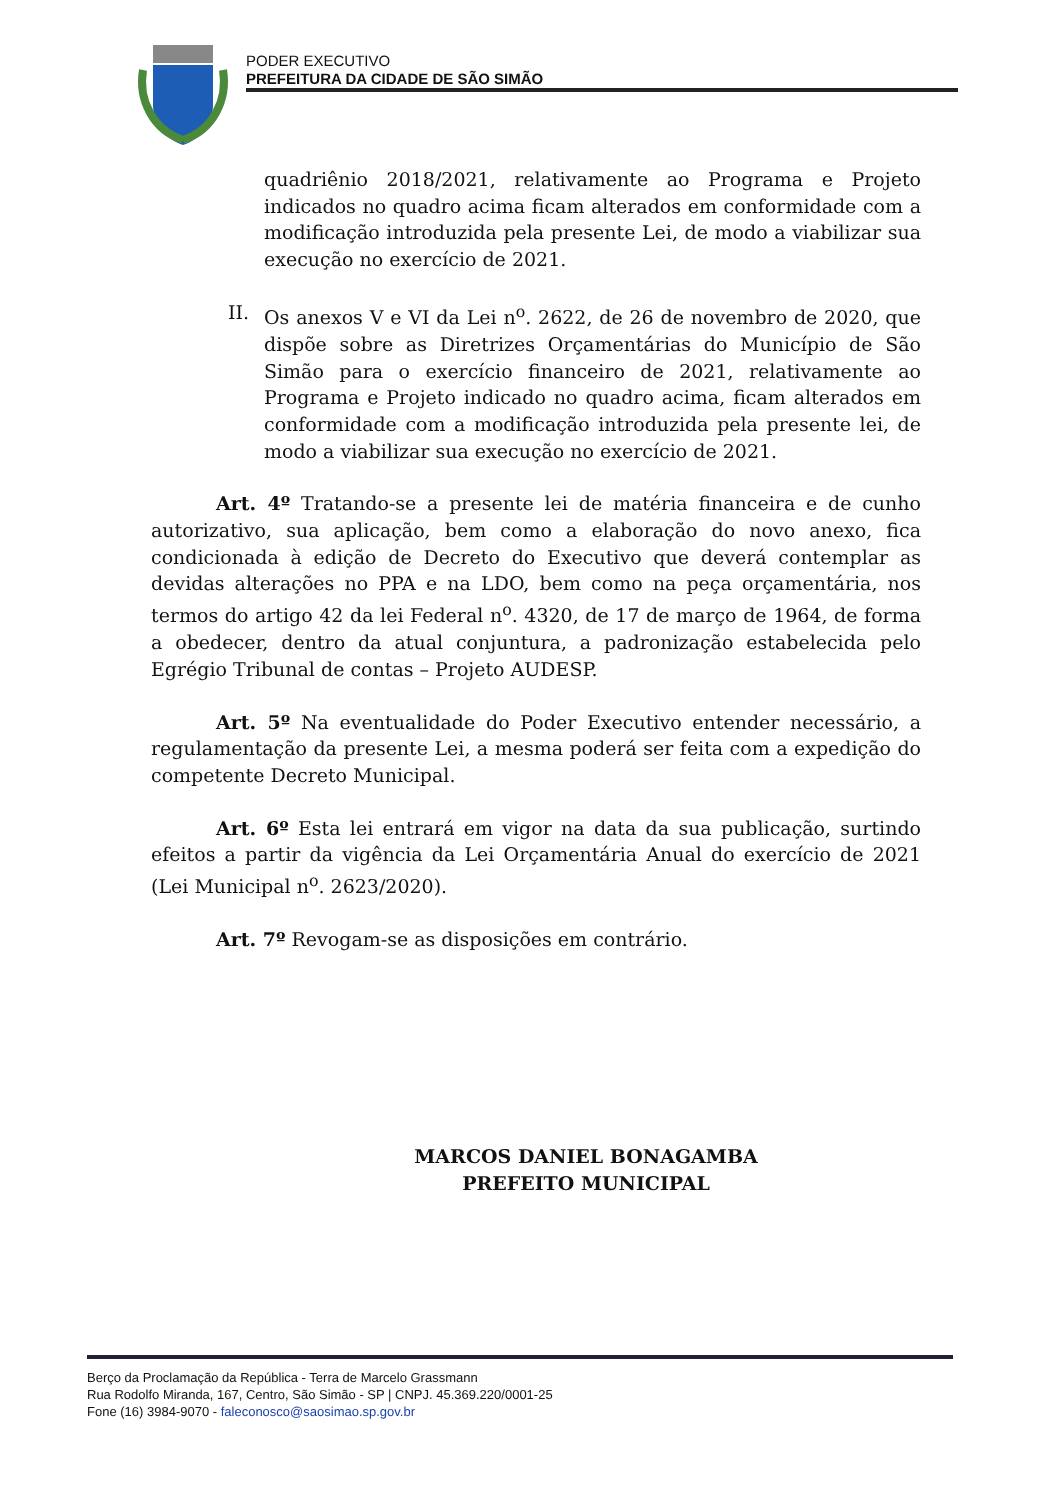PODER EXECUTIVO
PREFEITURA DA CIDADE DE SÃO SIMÃO
quadriênio 2018/2021, relativamente ao Programa e Projeto indicados no quadro acima ficam alterados em conformidade com a modificação introduzida pela presente Lei, de modo a viabilizar sua execução no exercício de 2021.
II. Os anexos V e VI da Lei n<sup>o</sup>. 2622, de 26 de novembro de 2020, que dispõe sobre as Diretrizes Orçamentárias do Município de São Simão para o exercício financeiro de 2021, relativamente ao Programa e Projeto indicado no quadro acima, ficam alterados em conformidade com a modificação introduzida pela presente lei, de modo a viabilizar sua execução no exercício de 2021.
Art. 4º Tratando-se a presente lei de matéria financeira e de cunho autorizativo, sua aplicação, bem como a elaboração do novo anexo, fica condicionada à edição de Decreto do Executivo que deverá contemplar as devidas alterações no PPA e na LDO, bem como na peça orçamentária, nos termos do artigo 42 da lei Federal n<sup>o</sup>. 4320, de 17 de março de 1964, de forma a obedecer, dentro da atual conjuntura, a padronização estabelecida pelo Egrégio Tribunal de contas – Projeto AUDESP.
Art. 5º Na eventualidade do Poder Executivo entender necessário, a regulamentação da presente Lei, a mesma poderá ser feita com a expedição do competente Decreto Municipal.
Art. 6º Esta lei entrará em vigor na data da sua publicação, surtindo efeitos a partir da vigência da Lei Orçamentária Anual do exercício de 2021 (Lei Municipal n<sup>o</sup>. 2623/2020).
Art. 7º Revogam-se as disposições em contrário.
MARCOS DANIEL BONAGAMBA
PREFEITO MUNICIPAL
Berço da Proclamação da República - Terra de Marcelo Grassmann
Rua Rodolfo Miranda, 167, Centro, São Simão - SP | CNPJ. 45.369.220/0001-25
Fone (16) 3984-9070 - faleconosco@saosimao.sp.gov.br